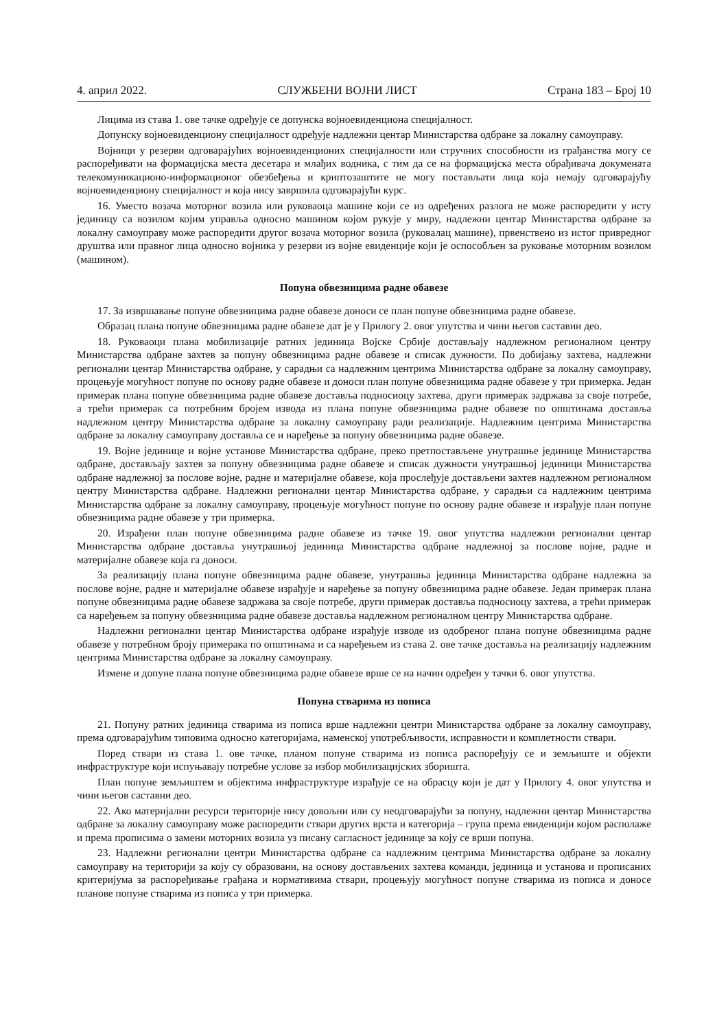4. април 2022. СЛУЖБЕНИ ВОЈНИ ЛИСТ Страна 183 – Број 10
Лицима из става 1. ове тачке одређује се допунска војноевиденциона специјалност.
Допунску војноевиденциону специјалност одређује надлежни центар Министарства одбране за локалну самоуправу.
Војници у резерви одговарајућих војноевиденционих специјалности или стручних способности из грађанства могу се распоређивати на формацијска места десетара и млађих водника, с тим да се на формацијска места обрађивача докумената телекомуникационо-информационог обезбеђења и криптозаштите не могу постављати лица која немају одговарајућу војноевиденциону специјалност и која нису завршила одговарајући курс.
16. Уместо возача моторног возила или руковаоца машине који се из одређених разлога не може распоредити у исту јединицу са возилом којим управља односно машином којом рукује у миру, надлежни центар Министарства одбране за локалну самоуправу може распоредити другог возача моторног возила (руковалац машине), првенствено из истог привредног друштва или правног лица односно војника у резерви из војне евиденције који је оспособљен за руковање моторним возилом (машином).
Попуна обвезницима радне обавезе
17. За извршавање попуне обвезницима радне обавезе доноси се план попуне обвезницима радне обавезе.
Образац плана попуне обвезницима радне обавезе дат је у Прилогу 2. овог упутства и чини његов саставни део.
18. Руковаоци плана мобилизације ратних јединица Војске Србије достављају надлежном регионалном центру Министарства одбране захтев за попуну обвезницима радне обавезе и списак дужности. По добијању захтева, надлежни регионални центар Министарства одбране, у сарадњи са надлежним центрима Министарства одбране за локалну самоуправу, процењује могућност попуне по основу радне обавезе и доноси план попуне обвезницима радне обавезе у три примерка. Један примерак плана попуне обвезницима радне обавезе доставља подносиоцу захтева, други примерак задржава за своје потребе, а трећи примерак са потребним бројем извода из плана попуне обвезницима радне обавезе по општинама доставља надлежном центру Министарства одбране за локалну самоуправу ради реализације. Надлежним центрима Министарства одбране за локалну самоуправу доставља се и наређење за попуну обвезницима радне обавезе.
19. Војне јединице и војне установе Министарства одбране, преко претпостављене унутрашње јединице Министарства одбране, достављају захтев за попуну обвезницима радне обавезе и списак дужности унутрашњој јединици Министарства одбране надлежној за послове војне, радне и материјалне обавезе, која прослеђује достављени захтев надлежном регионалном центру Министарства одбране. Надлежни регионални центар Министарства одбране, у сарадњи са надлежним центрима Министарства одбране за локалну самоуправу, процењује могућност попуне по основу радне обавезе и израђује план попуне обвезницима радне обавезе у три примерка.
20. Израђени план попуне обвезницима радне обавезе из тачке 19. овог упутства надлежни регионални центар Министарства одбране доставља унутрашњој јединица Министарства одбране надлежној за послове војне, радне и материјалне обавезе која га доноси.
За реализацију плана попуне обвезницима радне обавезе, унутрашња јединица Министарства одбране надлежна за послове војне, радне и материјалне обавезе израђује и наређење за попуну обвезницима радне обавезе. Један примерак плана попуне обвезницима радне обавезе задржава за своје потребе, други примерак доставља подносиоцу захтева, а трећи примерак са наређењем за попуну обвезницима радне обавезе доставља надлежном регионалном центру Министарства одбране.
Надлежни регионални центар Министарства одбране израђује изводе из одобреног плана попуне обвезницима радне обавезе у потребном броју примерака по општинама и са наређењем из става 2. ове тачке доставља на реализацију надлежним центрима Министарства одбране за локалну самоуправу.
Измене и допуне плана попуне обвезницима радне обавезе врше се на начин одређен у тачки 6. овог упутства.
Попуна стварима из пописа
21. Попуну ратних јединица стварима из пописа врше надлежни центри Министарства одбране за локалну самоуправу, према одговарајућим типовима односно категоријама, наменској употребљивости, исправности и комплетности ствари.
Поред ствари из става 1. ове тачке, планом попуне стварима из пописа распоређују се и земљиште и објекти инфраструктуре који испуњавају потребне услове за избор мобилизацијских зборишта.
План попуне земљиштем и објектима инфраструктуре израђује се на обрасцу који је дат у Прилогу 4. овог упутства и чини његов саставни део.
22. Ако материјални ресурси територије нису довољни или су неодговарајући за попуну, надлежни центар Министарства одбране за локалну самоуправу може распоредити ствари других врста и категорија – група према евиденцији којом располаже и према прописима о замени моторних возила уз писану сагласност јединице за коју се врши попуна.
23. Надлежни регионални центри Министарства одбране са надлежним центрима Министарства одбране за локалну самоуправу на територији за коју су образовани, на основу достављених захтева команди, јединица и установа и прописаних критеријума за распоређивање грађана и нормативима ствари, процењују могућност попуне стварима из пописа и доносе планове попуне стварима из пописа у три примерка.